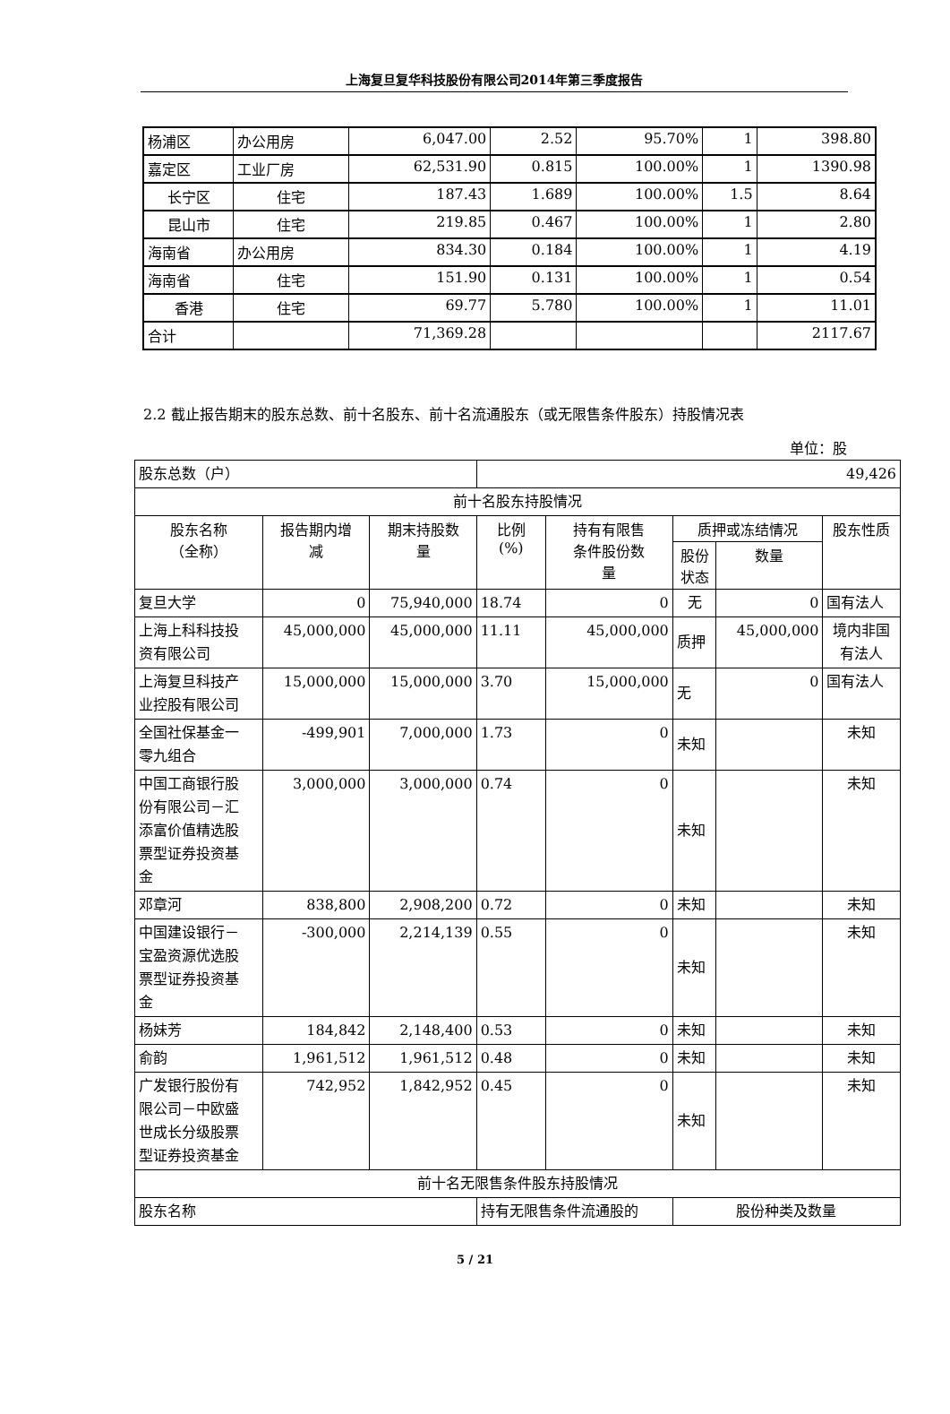上海复旦复华科技股份有限公司2014年第三季度报告
| 杨浦区 | 办公用房 | 6,047.00 | 2.52 | 95.70% | 1 | 398.80 |
| 嘉定区 | 工业厂房 | 62,531.90 | 0.815 | 100.00% | 1 | 1390.98 |
| 长宁区 | 住宅 | 187.43 | 1.689 | 100.00% | 1.5 | 8.64 |
| 昆山市 | 住宅 | 219.85 | 0.467 | 100.00% | 1 | 2.80 |
| 海南省 | 办公用房 | 834.30 | 0.184 | 100.00% | 1 | 4.19 |
| 海南省 | 住宅 | 151.90 | 0.131 | 100.00% | 1 | 0.54 |
| 香港 | 住宅 | 69.77 | 5.780 | 100.00% | 1 | 11.01 |
| 合计 | | 71,369.28 | | | | 2117.67 |
2.2 截止报告期末的股东总数、前十名股东、前十名流通股东（或无限售条件股东）持股情况表
单位：股
| 股东总数（户） | | | 49,426 | | | | |
| 前十名股东持股情况 | | | | | | | |
| 股东名称 （全称） | 报告期内增 减 | 期末持股数 量 | 比例 (%) | 持有有限售 条件股份数 量 | 质押或冻结情况 | | 股东性质 |
| | | | | | 股份 状态 | 数量 | |
| 复旦大学 | 0 | 75,940,000 | 18.74 | 0 | 无 | 0 | 国有法人 |
| 上海上科科技投 资有限公司 | 45,000,000 | 45,000,000 | 11.11 | 45,000,000 | 质押 | 45,000,000 | 境内非国 有法人 |
| 上海复旦科技产 业控股有限公司 | 15,000,000 | 15,000,000 | 3.70 | 15,000,000 | 无 | 0 | 国有法人 |
| 全国社保基金一 零九组合 | -499,901 | 7,000,000 | 1.73 | 0 | 未知 | | 未知 |
| 中国工商银行股 份有限公司－汇 添富价值精选股 票型证券投资基 金 | 3,000,000 | 3,000,000 | 0.74 | 0 | 未知 | | 未知 |
| 邓章河 | 838,800 | 2,908,200 | 0.72 | 0 | 未知 | | 未知 |
| 中国建设银行－ 宝盈资源优选股 票型证券投资基 金 | -300,000 | 2,214,139 | 0.55 | 0 | 未知 | | 未知 |
| 杨妹芳 | 184,842 | 2,148,400 | 0.53 | 0 | 未知 | | 未知 |
| 俞韵 | 1,961,512 | 1,961,512 | 0.48 | 0 | 未知 | | 未知 |
| 广发银行股份有 限公司－中欧盛 世成长分级股票 型证券投资基金 | 742,952 | 1,842,952 | 0.45 | 0 | 未知 | | 未知 |
| 前十名无限售条件股东持股情况 | | | | | | | |
| 股东名称 | | | 持有无限售条件流通股的 | | 股份种类及数量 | | |
5 / 21